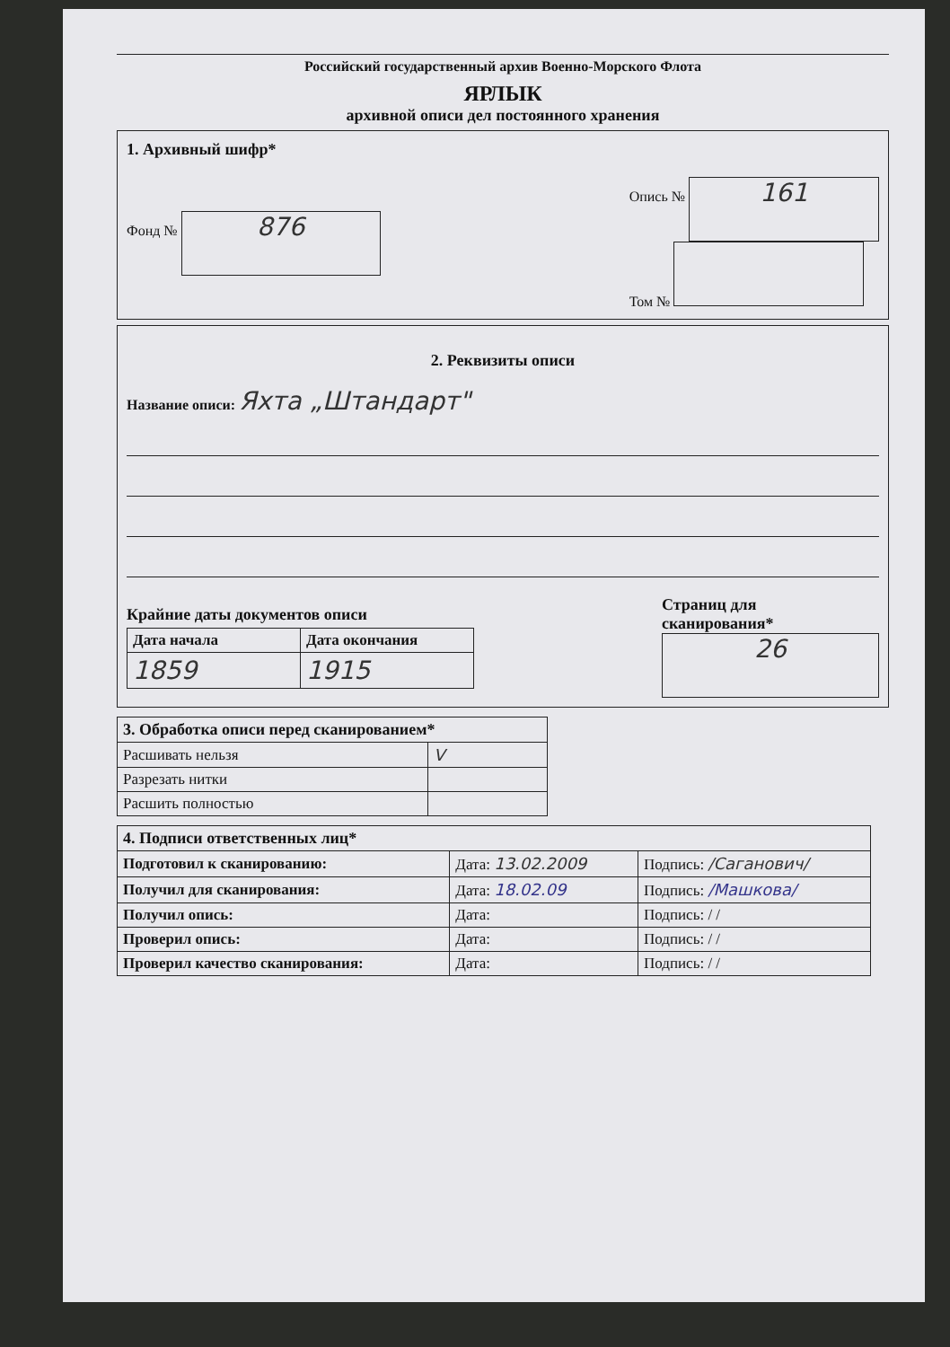Российский государственный архив Военно-Морского Флота
ЯРЛЫК
архивной описи дел постоянного хранения
1. Архивный шифр*
Фонд № 876
Опись № 161
Том №
2. Реквизиты описи
Название описи: Яхта „Штандарт"
Крайние даты документов описи
| Дата начала | Дата окончания |
| --- | --- |
| 1859 | 1915 |
Страниц для
сканирования*
26
| 3. Обработка описи перед сканированием* | |
| --- | --- |
| Расшивать нельзя | V |
| Разрезать нитки | |
| Расшить полностью | |
| 4. Подписи ответственных лиц* | | |
| --- | --- | --- |
| Подготовил к сканированию: | Дата: 13.02.2009 | Подпись: /Саганович/ |
| Получил для сканирования: | Дата: 18.02.09 | Подпись: /Машкова/ |
| Получил опись: | Дата: | Подпись: / / |
| Проверил опись: | Дата: | Подпись: / / |
| Проверил качество сканирования: | Дата: | Подпись: / / |